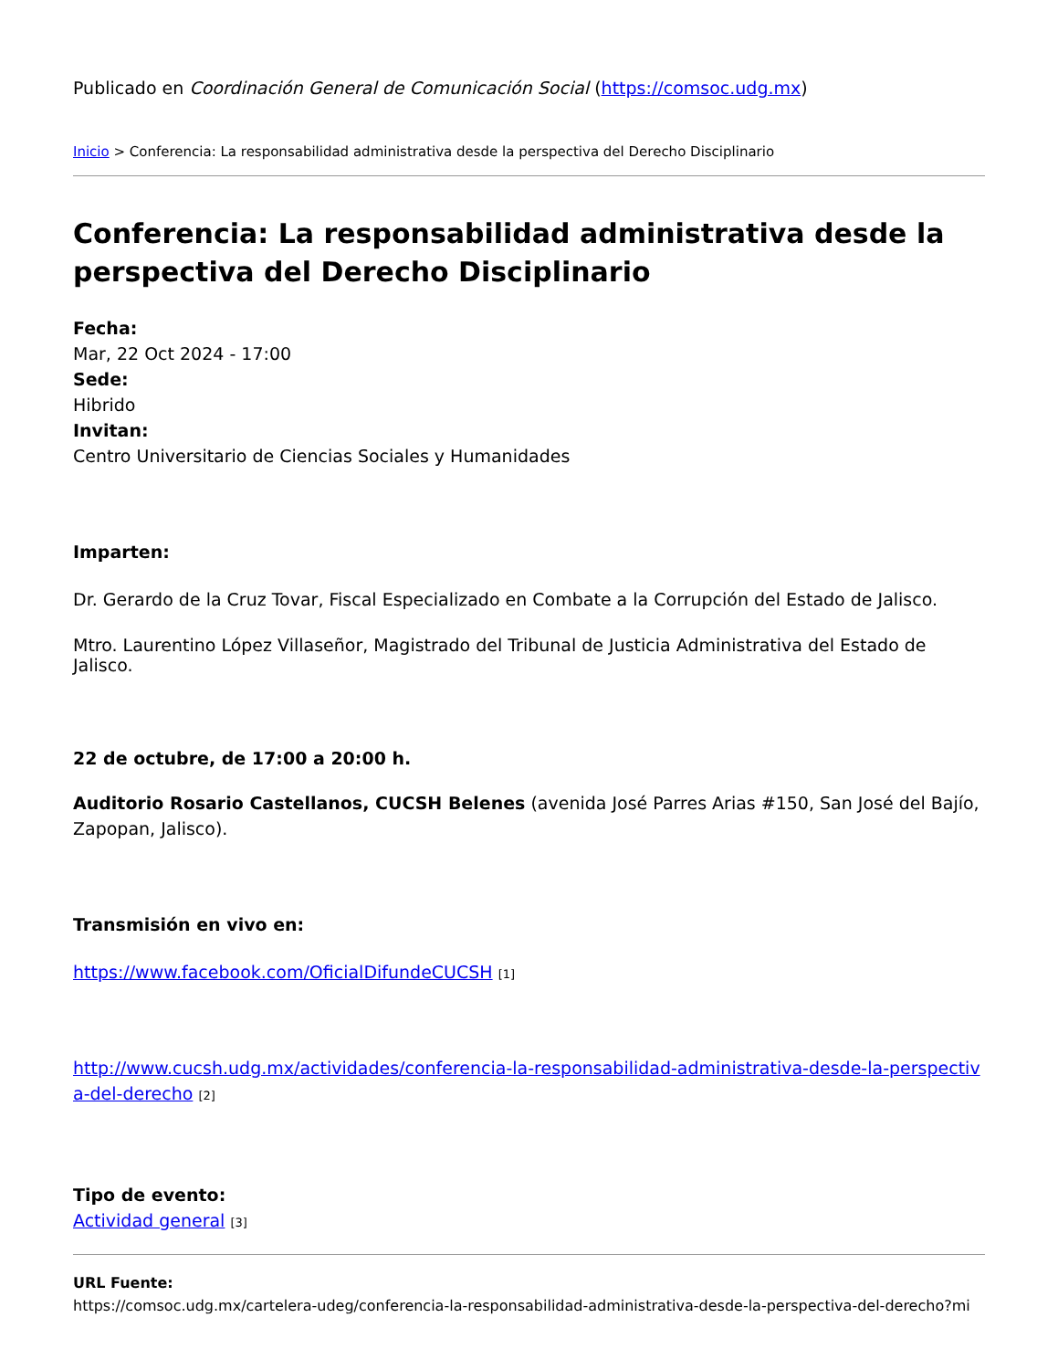Publicado en Coordinación General de Comunicación Social (https://comsoc.udg.mx)
Inicio > Conferencia: La responsabilidad administrativa desde la perspectiva del Derecho Disciplinario
Conferencia: La responsabilidad administrativa desde la perspectiva del Derecho Disciplinario
Fecha:
Mar, 22 Oct 2024 - 17:00
Sede:
Hibrido
Invitan:
Centro Universitario de Ciencias Sociales y Humanidades
Imparten:
Dr. Gerardo de la Cruz Tovar, Fiscal Especializado en Combate a la Corrupción del Estado de Jalisco.
Mtro. Laurentino López Villaseñor, Magistrado del Tribunal de Justicia Administrativa del Estado de Jalisco.
22 de octubre, de 17:00 a 20:00 h.
Auditorio Rosario Castellanos, CUCSH Belenes (avenida José Parres Arias #150, San José del Bajío, Zapopan, Jalisco).
Transmisión en vivo en:
https://www.facebook.com/OficialDifundeCUCSH [1]
http://www.cucsh.udg.mx/actividades/conferencia-la-responsabilidad-administrativa-desde-la-perspectiva-del-derecho [2]
Tipo de evento:
Actividad general [3]
URL Fuente:
https://comsoc.udg.mx/cartelera-udeg/conferencia-la-responsabilidad-administrativa-desde-la-perspectiva-del-derecho?mi